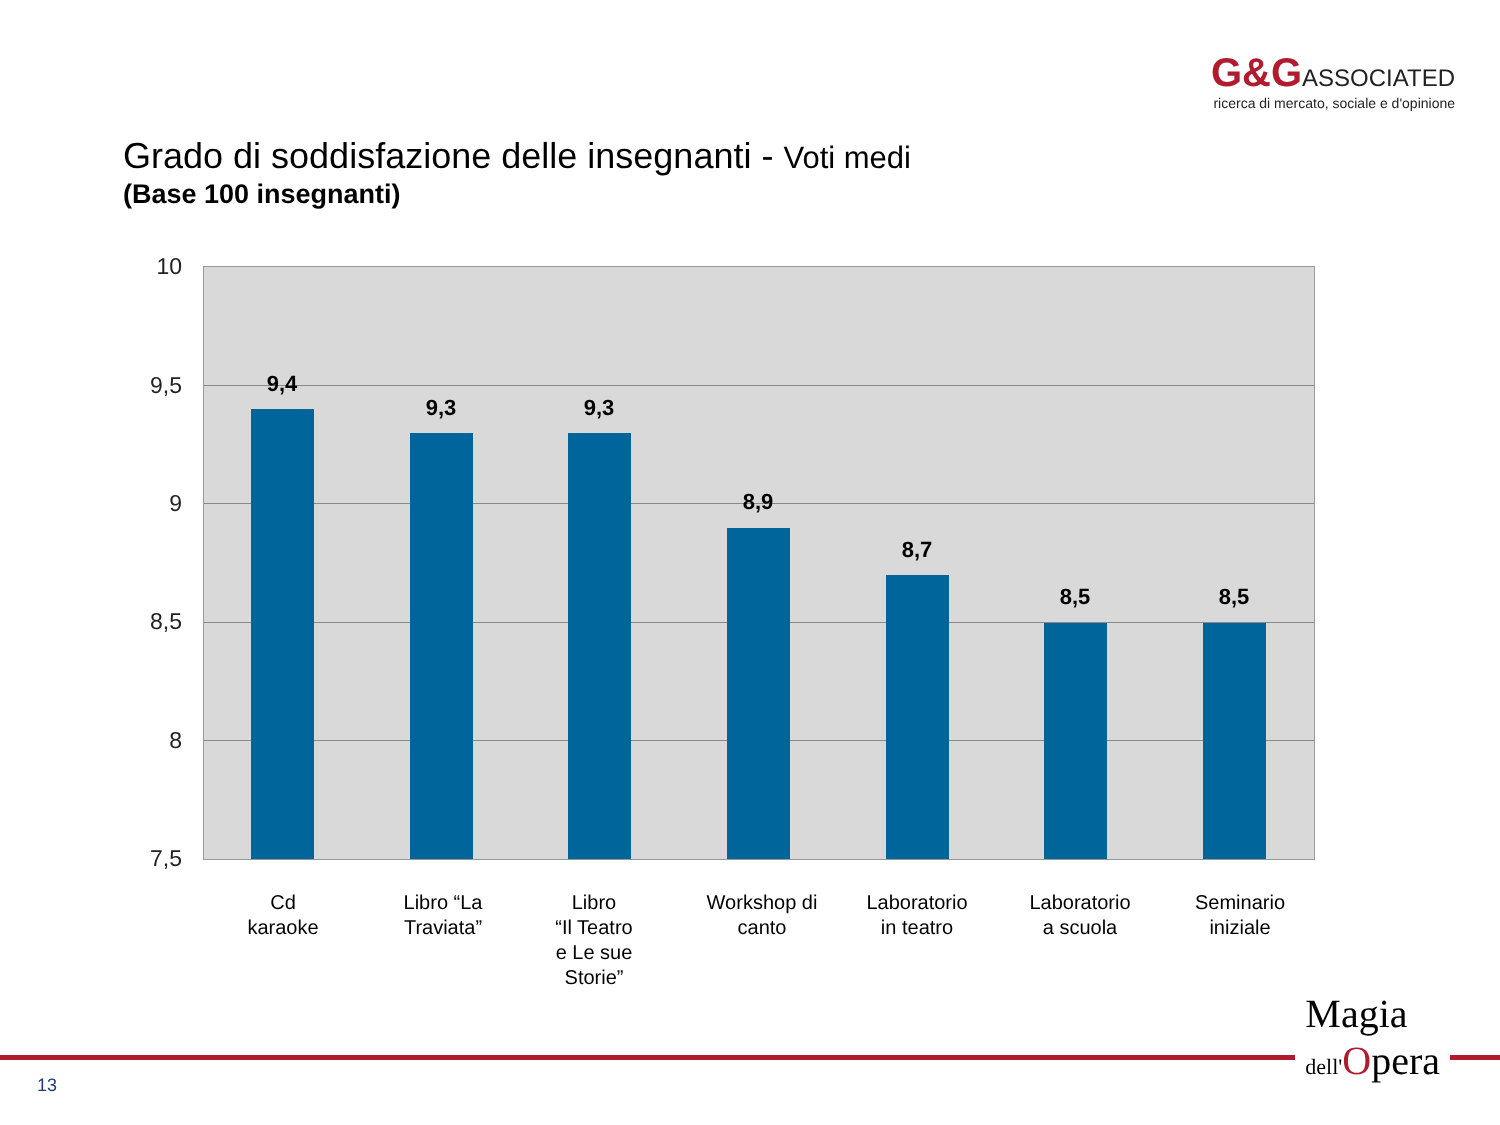G&G ASSOCIATED
ricerca di mercato, sociale e d'opinione
Grado di soddisfazione delle insegnanti - Voti medi
(Base 100 insegnanti)
10
9,5
9
8,5
8
7,5
9,4
9,3 9,3
8,9
8,7
8,5 8,5
Cd
karaoke
Libro “La
Traviata”
Libro
“Il Teatro
e Le sue
Storie”
Workshop di
canto
Laboratorio
in teatro
Laboratorio
a scuola
Seminario
iniziale
13
Magia
dell'Opera